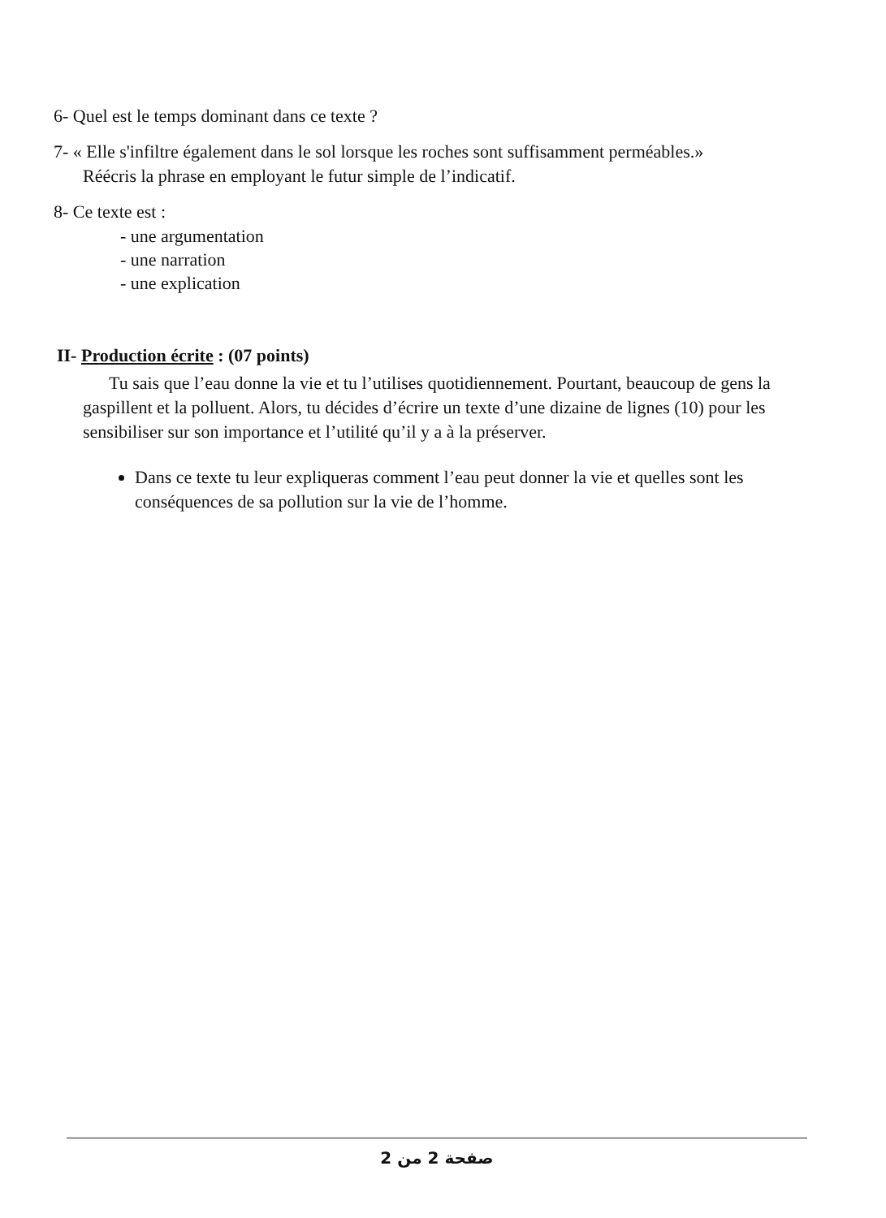6- Quel est le temps dominant dans ce texte ?
7- « Elle s'infiltre également dans le sol lorsque les roches sont suffisamment perméables.»
Réécris la phrase en employant le futur simple de l’indicatif.
8- Ce texte est :
- une argumentation
- une narration
- une explication
II- Production écrite : (07 points)
Tu sais que l’eau donne la vie et tu l’utilises quotidiennement. Pourtant, beaucoup de gens la gaspillent et la polluent. Alors, tu décides d’écrire un texte d’une dizaine de lignes (10) pour les sensibiliser sur son importance et l’utilité qu’il y a à la préserver.
Dans ce texte tu leur expliqueras comment l’eau peut donner la vie et quelles sont les conséquences de sa pollution sur la vie de l’homme.
صفحة 2 من 2